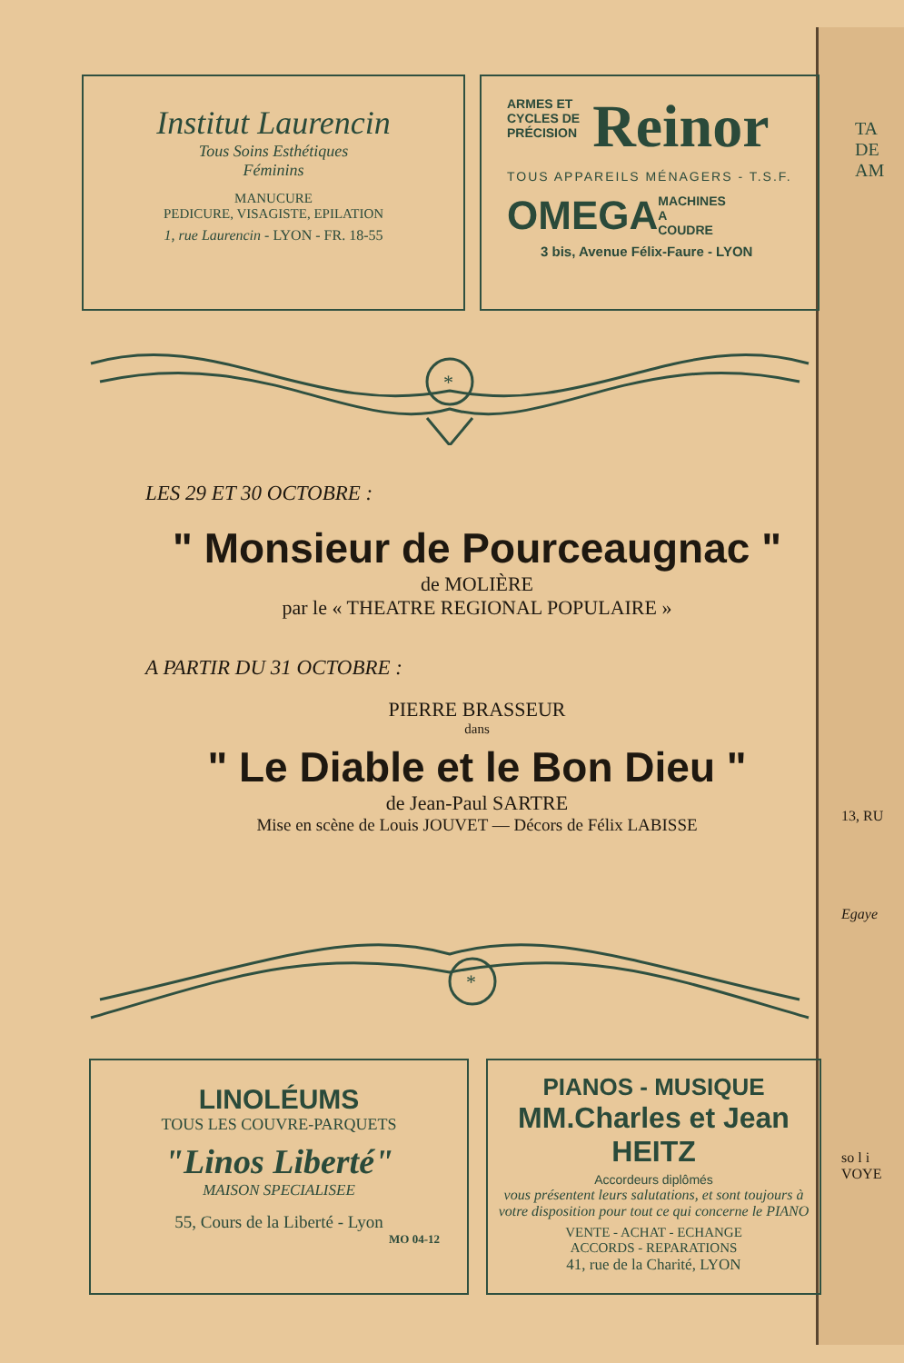TA
DE
AM
13, RU
Egaye
so l i
VOYE
Institut Laurencin
Tous Soins Esthétiques
Féminins
MANUCURE
PEDICURE, VISAGISTE, EPILATION
1, rue Laurencin - LYON - FR. 18-55
ARMES ET
CYCLES DE
PRÉCISION
Reinor
TOUS APPAREILS MÉNAGERS - T.S.F.
OMEGA MACHINES
A
COUDRE
3 bis, Avenue Félix-Faure - LYON
*
LES 29 ET 30 OCTOBRE :
" Monsieur de Pourceaugnac "
de MOLIÈRE
par le « THEATRE REGIONAL POPULAIRE »
A PARTIR DU 31 OCTOBRE :
PIERRE BRASSEUR
dans
" Le Diable et le Bon Dieu "
de Jean-Paul SARTRE
Mise en scène de Louis JOUVET — Décors de Félix LABISSE
*
LINOLÉUMS
TOUS LES COUVRE-PARQUETS
"Linos Liberté"
MAISON SPECIALISEE
55, Cours de la Liberté - Lyon
MO 04-12
PIANOS - MUSIQUE
MM.Charles et Jean HEITZ
Accordeurs diplômés
vous présentent leurs salutations, et sont toujours à votre disposition pour tout ce qui concerne le PIANO
VENTE - ACHAT - ECHANGE
ACCORDS - REPARATIONS
41, rue de la Charité, LYON